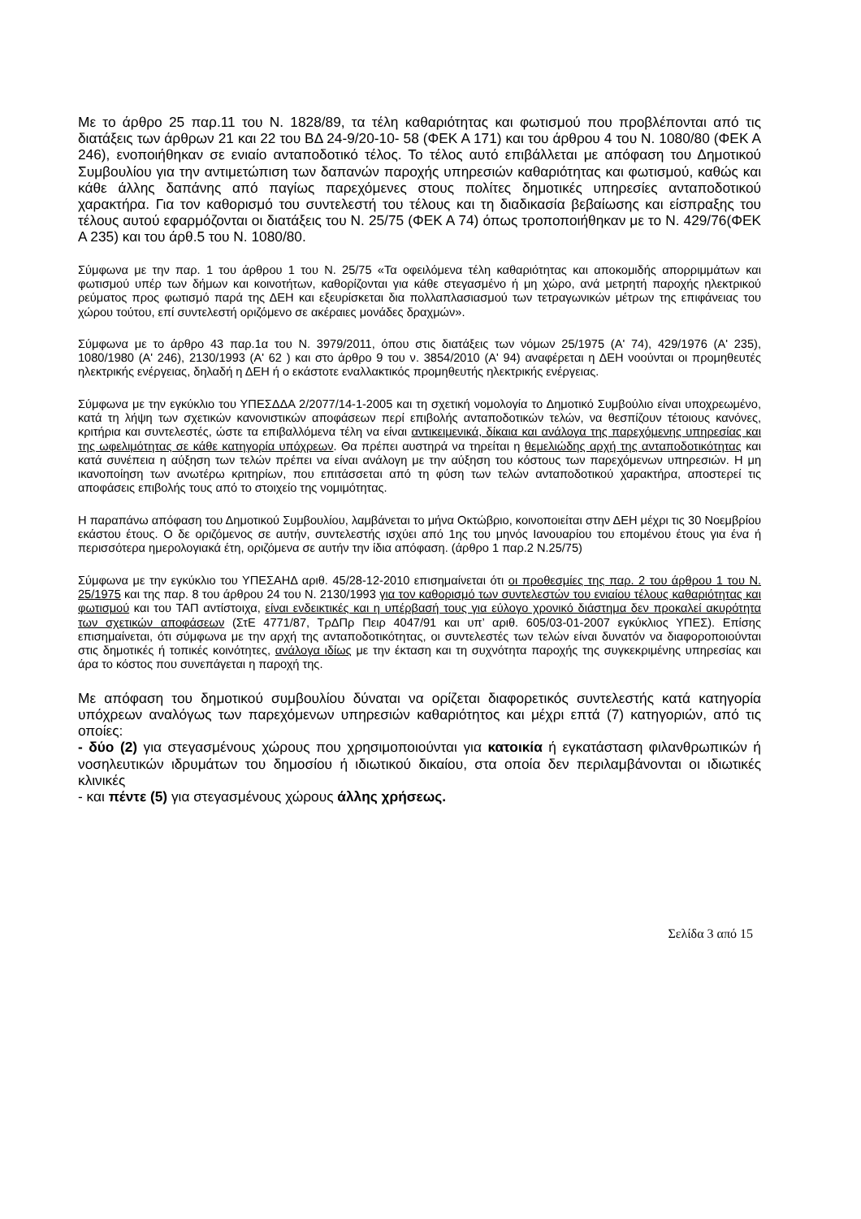Με το άρθρο 25 παρ.11 του Ν. 1828/89, τα τέλη καθαριότητας και φωτισμού που προβλέπονται από τις διατάξεις των άρθρων 21 και 22 του ΒΔ 24-9/20-10- 58 (ΦΕΚ Α 171) και του άρθρου 4 του Ν. 1080/80 (ΦΕΚ Α 246), ενοποιήθηκαν σε ενιαίο ανταποδοτικό τέλος. Το τέλος αυτό επιβάλλεται με απόφαση του Δημοτικού Συμβουλίου για την αντιμετώπιση των δαπανών παροχής υπηρεσιών καθαριότητας και φωτισμού, καθώς και κάθε άλλης δαπάνης από παγίως παρεχόμενες στους πολίτες δημοτικές υπηρεσίες ανταποδοτικού χαρακτήρα. Για τον καθορισμό του συντελεστή του τέλους και τη διαδικασία βεβαίωσης και είσπραξης του τέλους αυτού εφαρμόζονται οι διατάξεις του Ν. 25/75 (ΦΕΚ Α 74) όπως τροποποιήθηκαν με το Ν. 429/76(ΦΕΚ Α 235) και του άρθ.5 του Ν. 1080/80.
Σύμφωνα με την παρ. 1 του άρθρου 1 του Ν. 25/75 «Τα οφειλόμενα τέλη καθαριότητας και αποκομιδής απορριμμάτων και φωτισμού υπέρ των δήμων και κοινοτήτων, καθορίζονται για κάθε στεγασμένο ή μη χώρο, ανά μετρητή παροχής ηλεκτρικού ρεύματος προς φωτισμό παρά της ΔΕΗ και εξευρίσκεται δια πολλαπλασιασμού των τετραγωνικών μέτρων της επιφάνειας του χώρου τούτου, επί συντελεστή οριζόμενο σε ακέραιες μονάδες δραχμών».
Σύμφωνα με το άρθρο 43 παρ.1α του Ν. 3979/2011, όπου στις διατάξεις των νόμων 25/1975 (Α' 74), 429/1976 (Α' 235), 1080/1980 (Α' 246), 2130/1993 (Α' 62 ) και στο άρθρο 9 του ν. 3854/2010 (Α' 94) αναφέρεται η ΔΕΗ νοούνται οι προμηθευτές ηλεκτρικής ενέργειας, δηλαδή η ΔΕΗ ή ο εκάστοτε εναλλακτικός προμηθευτής ηλεκτρικής ενέργειας.
Σύμφωνα με την εγκύκλιο του ΥΠΕΣΔΔΑ 2/2077/14-1-2005 και τη σχετική νομολογία το Δημοτικό Συμβούλιο είναι υποχρεωμένο, κατά τη λήψη των σχετικών κανονιστικών αποφάσεων περί επιβολής ανταποδοτικών τελών, να θεσπίζουν τέτοιους κανόνες, κριτήρια και συντελεστές, ώστε τα επιβαλλόμενα τέλη να είναι αντικειμενικά, δίκαια και ανάλογα της παρεχόμενης υπηρεσίας και της ωφελιμότητας σε κάθε κατηγορία υπόχρεων. Θα πρέπει αυστηρά να τηρείται η θεμελιώδης αρχή της ανταποδοτικότητας και κατά συνέπεια η αύξηση των τελών πρέπει να είναι ανάλογη με την αύξηση του κόστους των παρεχόμενων υπηρεσιών. Η μη ικανοποίηση των ανωτέρω κριτηρίων, που επιτάσσεται από τη φύση των τελών ανταποδοτικού χαρακτήρα, αποστερεί τις αποφάσεις επιβολής τους από το στοιχείο της νομιμότητας.
Η παραπάνω απόφαση του Δημοτικού Συμβουλίου, λαμβάνεται το μήνα Οκτώβριο, κοινοποιείται στην ΔΕΗ μέχρι τις 30 Νοεμβρίου εκάστου έτους. Ο δε οριζόμενος σε αυτήν, συντελεστής ισχύει από 1ης του μηνός Ιανουαρίου του επομένου έτους για ένα ή περισσότερα ημερολογιακά έτη, οριζόμενα σε αυτήν την ίδια απόφαση. (άρθρο 1 παρ.2 Ν.25/75)
Σύμφωνα με την εγκύκλιο του ΥΠΕΣΑΗΔ αριθ. 45/28-12-2010 επισημαίνεται ότι οι προθεσμίες της παρ. 2 του άρθρου 1 του Ν. 25/1975 και της παρ. 8 του άρθρου 24 του Ν. 2130/1993 για τον καθορισμό των συντελεστών του ενιαίου τέλους καθαριότητας και φωτισμού και του ΤΑΠ αντίστοιχα, είναι ενδεικτικές και η υπέρβασή τους για εύλογο χρονικό διάστημα δεν προκαλεί ακυρότητα των σχετικών αποφάσεων (ΣτΕ 4771/87, ΤρΔΠρ Πειρ 4047/91 και υπ’ αριθ. 605/03-01-2007 εγκύκλιος ΥΠΕΣ). Επίσης επισημαίνεται, ότι σύμφωνα με την αρχή της ανταποδοτικότητας, οι συντελεστές των τελών είναι δυνατόν να διαφοροποιούνται στις δημοτικές ή τοπικές κοινότητες, ανάλογα ιδίως με την έκταση και τη συχνότητα παροχής της συγκεκριμένης υπηρεσίας και άρα το κόστος που συνεπάγεται η παροχή της.
Με απόφαση του δημοτικού συμβουλίου δύναται να ορίζεται διαφορετικός συντελεστής κατά κατηγορία υπόχρεων αναλόγως των παρεχόμενων υπηρεσιών καθαριότητος και μέχρι επτά (7) κατηγοριών, από τις οποίες:
- δύο (2) για στεγασμένους χώρους που χρησιμοποιούνται για κατοικία ή εγκατάσταση φιλανθρωπικών ή νοσηλευτικών ιδρυμάτων του δημοσίου ή ιδιωτικού δικαίου, στα οποία δεν περιλαμβάνονται οι ιδιωτικές κλινικές
- και πέντε (5) για στεγασμένους χώρους άλλης χρήσεως.
Σελίδα 3 από 15